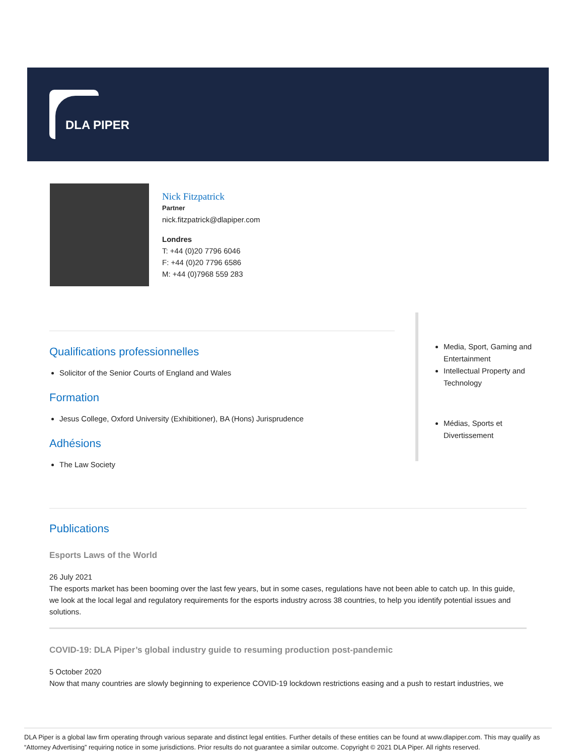DLA PIPER
Nick Fitzpatrick
Partner
nick.fitzpatrick@dlapiper.com
Londres
T: +44 (0)20 7796 6046
F: +44 (0)20 7796 6586
M: +44 (0)7968 559 283
Qualifications professionnelles
Solicitor of the Senior Courts of England and Wales
Formation
Jesus College, Oxford University (Exhibitioner), BA (Hons) Jurisprudence
Adhésions
The Law Society
Media, Sport, Gaming and Entertainment
Intellectual Property and Technology
Médias, Sports et Divertissement
Publications
Esports Laws of the World
26 July 2021
The esports market has been booming over the last few years, but in some cases, regulations have not been able to catch up. In this guide, we look at the local legal and regulatory requirements for the esports industry across 38 countries, to help you identify potential issues and solutions.
COVID-19: DLA Piper’s global industry guide to resuming production post-pandemic
5 October 2020
Now that many countries are slowly beginning to experience COVID-19 lockdown restrictions easing and a push to restart industries, we
DLA Piper is a global law firm operating through various separate and distinct legal entities. Further details of these entities can be found at www.dlapiper.com. This may qualify as “Attorney Advertising” requiring notice in some jurisdictions. Prior results do not guarantee a similar outcome. Copyright © 2021 DLA Piper. All rights reserved.